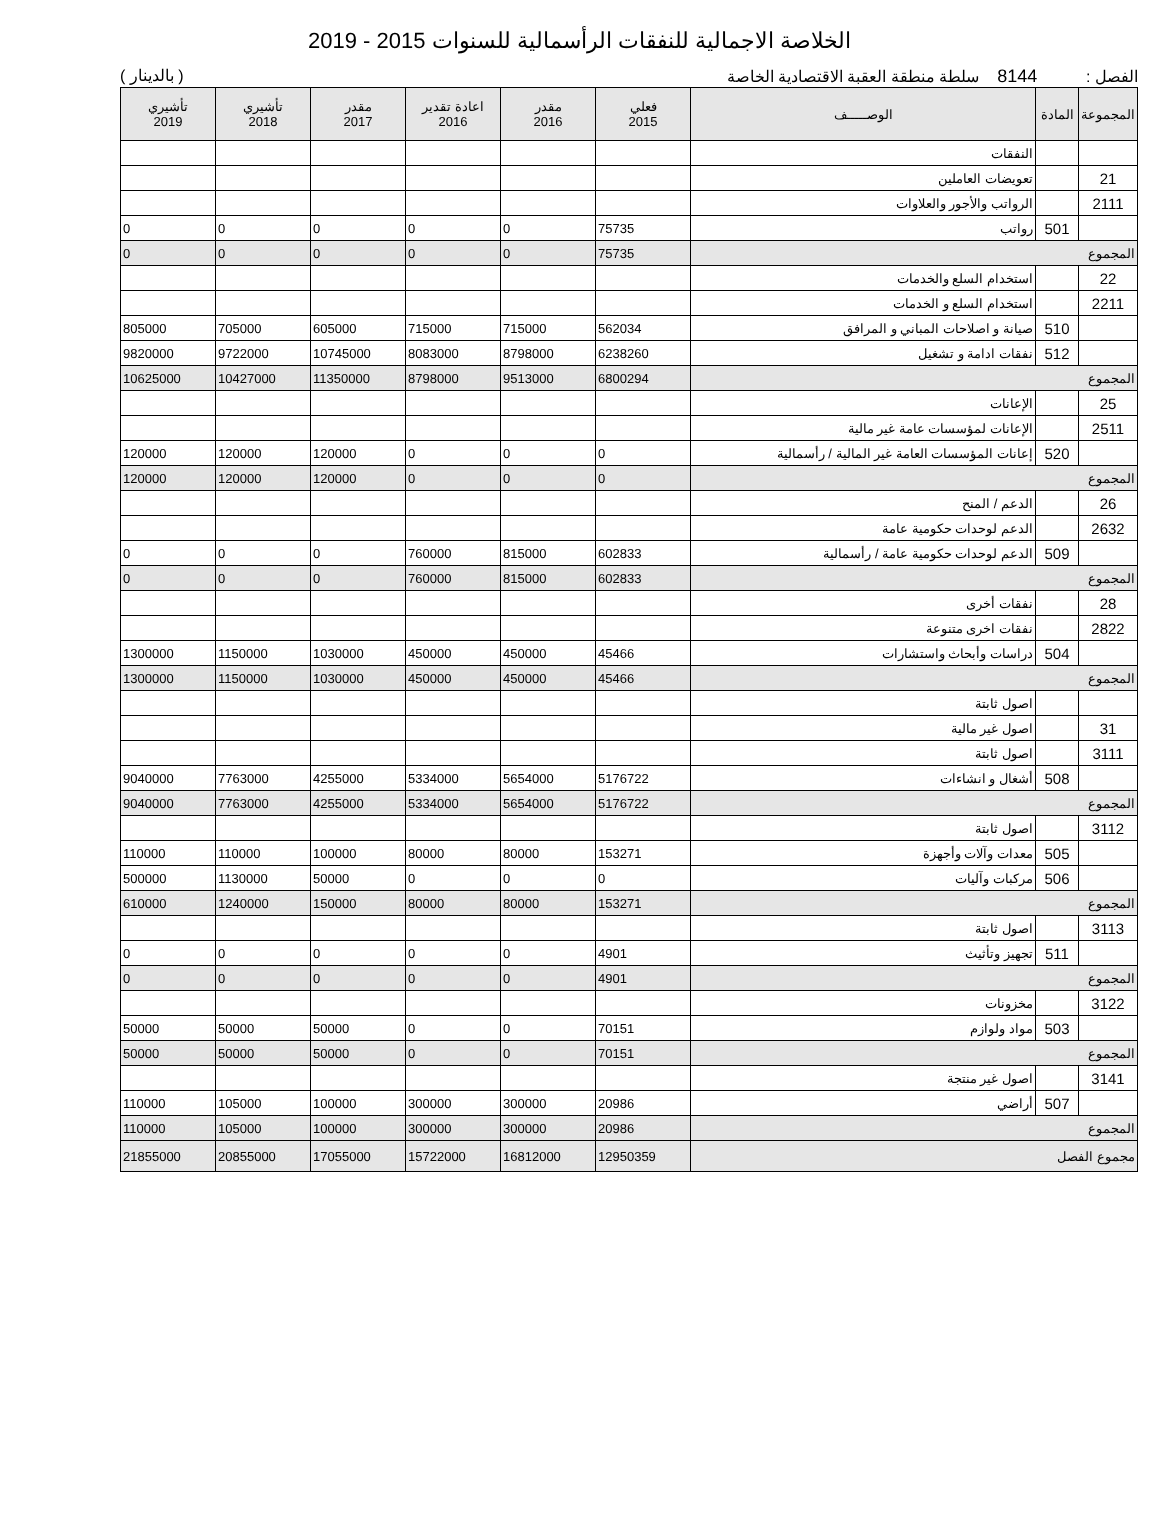الخلاصة الاجمالية للنفقات الرأسمالية للسنوات 2015 - 2019
الفصل : 8144 سلطة منطقة العقبة الاقتصادية الخاصة ( بالدينار )
| المجموعة | المادة | الوصـــــف | فعلي 2015 | مقدر 2016 | اعادة تقدير 2016 | مقدر 2017 | تأشيري 2018 | تأشيري 2019 |
| --- | --- | --- | --- | --- | --- | --- | --- | --- |
| | | النفقات | | | | | | |
| 21 | | تعويضات العاملين | | | | | | |
| 2111 | | الرواتب والأجور والعلاوات | | | | | | |
| | 501 | رواتب | 75735 | 0 | 0 | 0 | 0 | 0 |
| المجموع | | | 75735 | 0 | 0 | 0 | 0 | 0 |
| 22 | | استخدام السلع والخدمات | | | | | | |
| 2211 | | استخدام السلع و الخدمات | | | | | | |
| | 510 | صيانة و اصلاحات المباني و المرافق | 562034 | 715000 | 715000 | 605000 | 705000 | 805000 |
| | 512 | نفقات ادامة و تشغيل | 6238260 | 8798000 | 8083000 | 10745000 | 9722000 | 9820000 |
| المجموع | | | 6800294 | 9513000 | 8798000 | 11350000 | 10427000 | 10625000 |
| 25 | | الإعانات | | | | | | |
| 2511 | | الإعانات لمؤسسات عامة غير مالية | | | | | | |
| | 520 | إعانات المؤسسات العامة غير المالية / رأسمالية | 0 | 0 | 0 | 120000 | 120000 | 120000 |
| المجموع | | | 0 | 0 | 0 | 120000 | 120000 | 120000 |
| 26 | | الدعم / المنح | | | | | | |
| 2632 | | الدعم لوحدات حكومية عامة | | | | | | |
| | 509 | الدعم لوحدات حكومية عامة / رأسمالية | 602833 | 815000 | 760000 | 0 | 0 | 0 |
| المجموع | | | 602833 | 815000 | 760000 | 0 | 0 | 0 |
| 28 | | نفقات أخرى | | | | | | |
| 2822 | | نفقات اخرى متنوعة | | | | | | |
| | 504 | دراسات وأبحاث واستشارات | 45466 | 450000 | 450000 | 1030000 | 1150000 | 1300000 |
| المجموع | | | 45466 | 450000 | 450000 | 1030000 | 1150000 | 1300000 |
| | | اصول ثابتة | | | | | | |
| 31 | | اصول غير مالية | | | | | | |
| 3111 | | اصول ثابتة | | | | | | |
| | 508 | أشغال و انشاءات | 5176722 | 5654000 | 5334000 | 4255000 | 7763000 | 9040000 |
| المجموع | | | 5176722 | 5654000 | 5334000 | 4255000 | 7763000 | 9040000 |
| 3112 | | اصول ثابتة | | | | | | |
| | 505 | معدات وآلات وأجهزة | 153271 | 80000 | 80000 | 100000 | 110000 | 110000 |
| | 506 | مركبات وآليات | 0 | 0 | 0 | 50000 | 1130000 | 500000 |
| المجموع | | | 153271 | 80000 | 80000 | 150000 | 1240000 | 610000 |
| 3113 | | اصول ثابتة | | | | | | |
| | 511 | تجهيز وتأثيث | 4901 | 0 | 0 | 0 | 0 | 0 |
| المجموع | | | 4901 | 0 | 0 | 0 | 0 | 0 |
| 3122 | | مخزونات | | | | | | |
| | 503 | مواد ولوازم | 70151 | 0 | 0 | 50000 | 50000 | 50000 |
| المجموع | | | 70151 | 0 | 0 | 50000 | 50000 | 50000 |
| 3141 | | اصول غير منتجة | | | | | | |
| | 507 | أراضي | 20986 | 300000 | 300000 | 100000 | 105000 | 110000 |
| المجموع | | | 20986 | 300000 | 300000 | 100000 | 105000 | 110000 |
| مجموع الفصل | | | 12950359 | 16812000 | 15722000 | 17055000 | 20855000 | 21855000 |